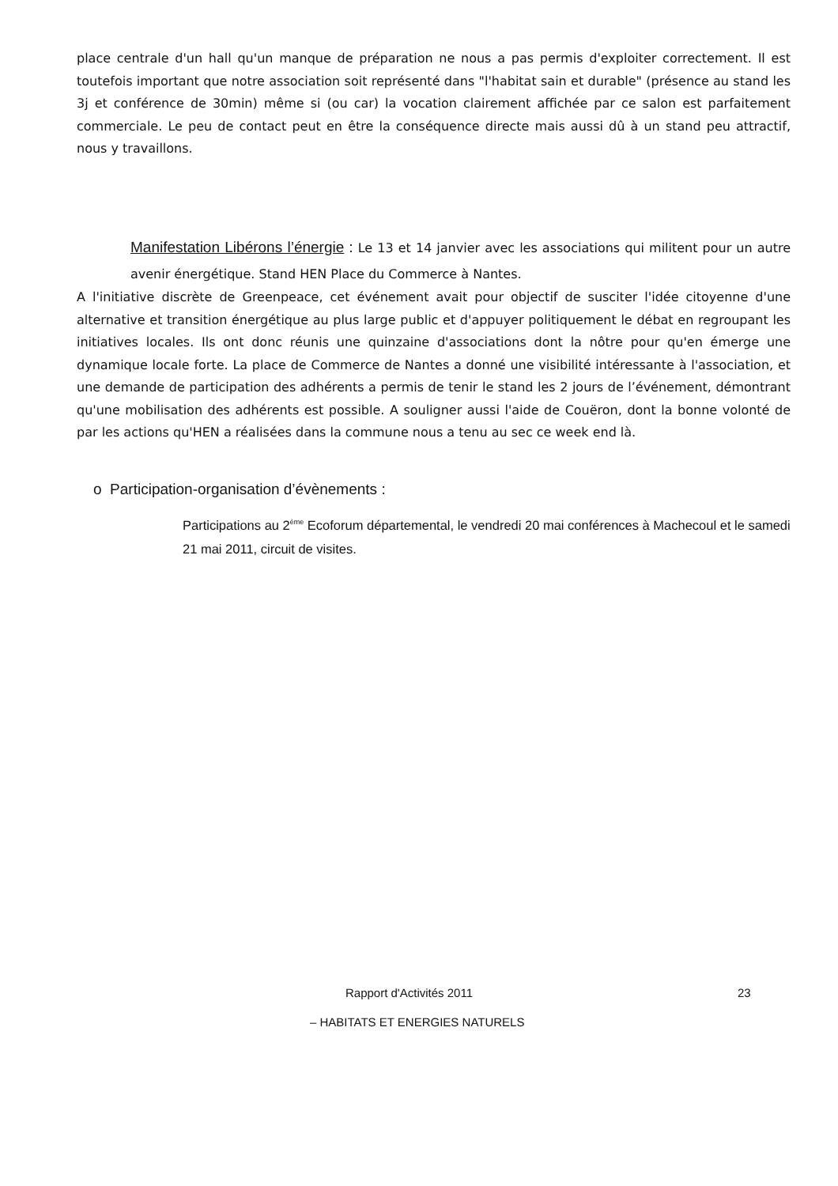place centrale d'un hall qu'un manque de préparation ne nous a pas permis d'exploiter correctement. Il est toutefois important que notre association soit représenté dans "l'habitat sain et durable" (présence au stand les 3j et conférence de 30min) même si (ou car) la vocation clairement affichée par ce salon est parfaitement commerciale. Le peu de contact peut en être la conséquence directe mais aussi dû à un stand peu attractif, nous y travaillons.
Manifestation Libérons l’énergie : Le 13 et 14 janvier avec les associations qui militent pour un autre avenir énergétique. Stand HEN Place du Commerce à Nantes.
A l'initiative discrète de Greenpeace, cet événement avait pour objectif de susciter l'idée citoyenne d'une alternative et transition énergétique au plus large public et d'appuyer politiquement le débat en regroupant les initiatives locales. Ils ont donc réunis une quinzaine d'associations dont la nôtre pour qu'en émerge une dynamique locale forte. La place de Commerce de Nantes a donné une visibilité intéressante à l'association, et une demande de participation des adhérents a permis de tenir le stand les 2 jours de l’événement, démontrant qu'une mobilisation des adhérents est possible. A souligner aussi l'aide de Couëron, dont la bonne volonté de par les actions qu'HEN a réalisées dans la commune nous a tenu au sec ce week end là.
o Participation-organisation d’évènements :
Participations au 2<sup>ème</sup> Ecoforum départemental, le vendredi 20 mai conférences à Machecoul et le samedi 21 mai 2011, circuit de visites.
Rapport d'Activités 2011 23
– HABITATS ET ENERGIES NATURELS